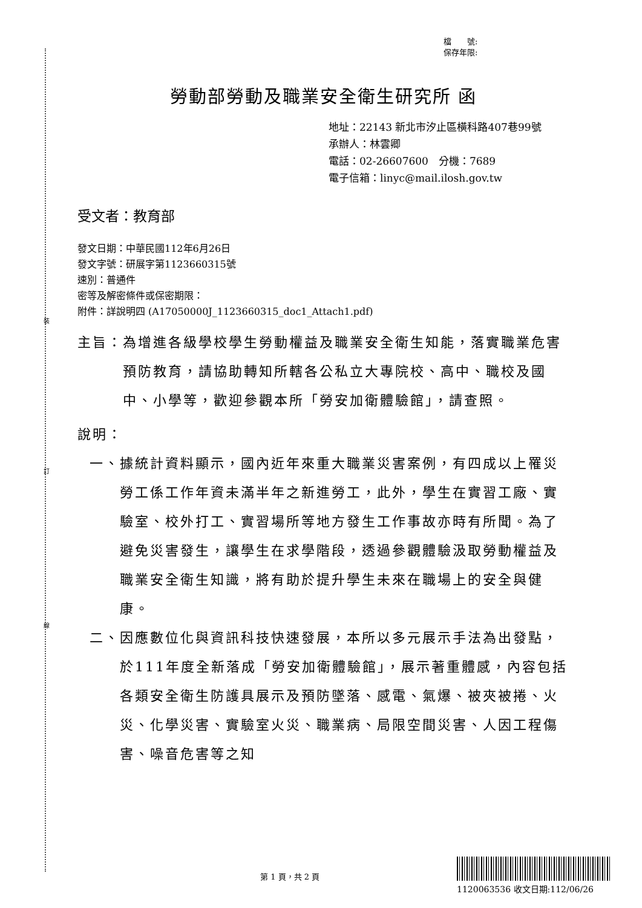裝
訂
線
檔　　號:
保存年限:
勞動部勞動及職業安全衛生研究所 函
地址：22143 新北市汐止區橫科路407巷99號
承辦人：林雲卿
電話：02-26607600　分機：7689
電子信箱：linyc@mail.ilosh.gov.tw
受文者：教育部
發文日期：中華民國112年6月26日
發文字號：研展字第1123660315號
速別：普通件
密等及解密條件或保密期限：
附件：詳說明四 (A17050000J_1123660315_doc1_Attach1.pdf)
主旨： 為增進各級學校學生勞動權益及職業安全衛生知能，落實職業危害預防教育，請協助轉知所轄各公私立大專院校、高中、職校及國中、小學等，歡迎參觀本所「勞安加衛體驗館」，請查照。
說明：
一、 據統計資料顯示，國內近年來重大職業災害案例，有四成以上罹災勞工係工作年資未滿半年之新進勞工，此外，學生在實習工廠、實驗室、校外打工、實習場所等地方發生工作事故亦時有所聞。為了避免災害發生，讓學生在求學階段，透過參觀體驗汲取勞動權益及職業安全衛生知識，將有助於提升學生未來在職場上的安全與健康。
二、 因應數位化與資訊科技快速發展，本所以多元展示手法為出發點，於111年度全新落成「勞安加衛體驗館」，展示著重體感，內容包括各類安全衛生防護具展示及預防墜落、感電、氣爆、被夾被捲、火災、化學災害、實驗室火災、職業病、局限空間災害、人因工程傷害、噪音危害等之知
第 1 頁，共 2 頁
1120063536 收文日期:112/06/26